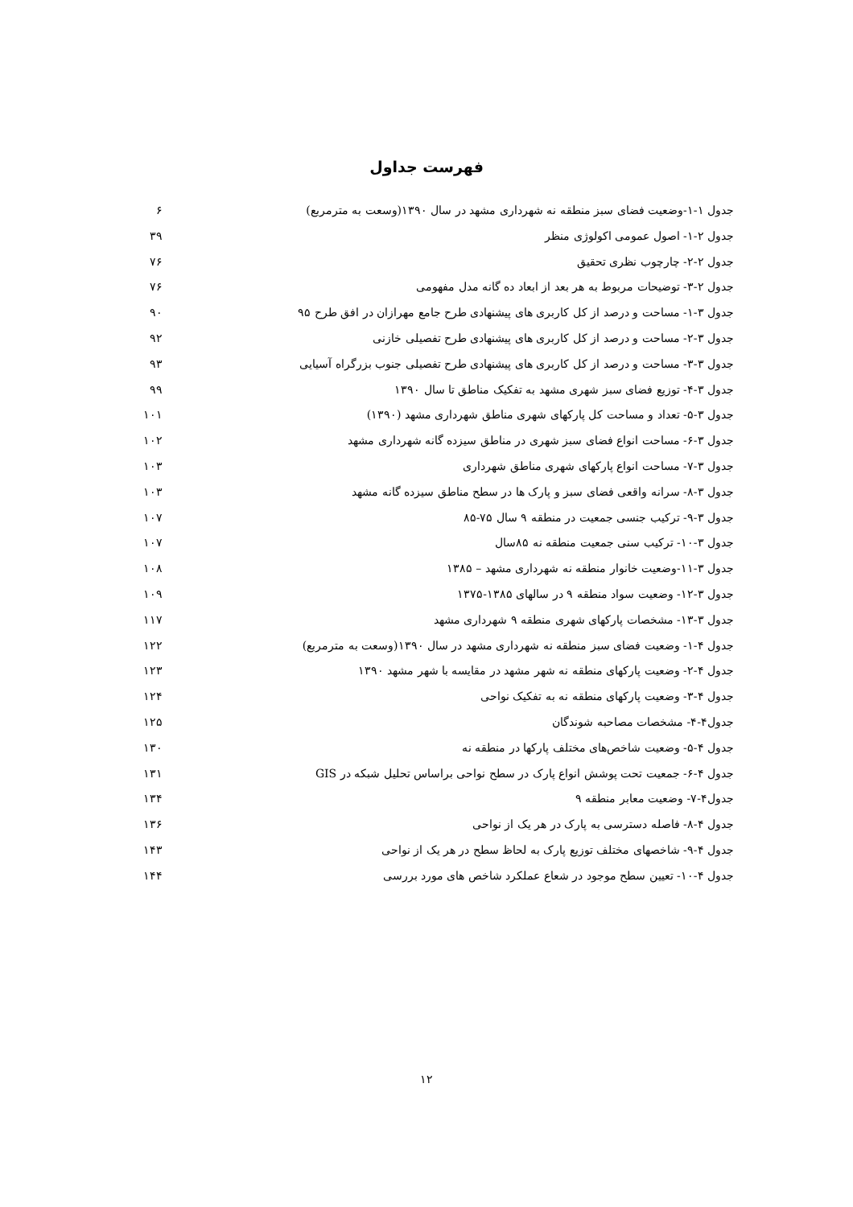فهرست جداول
جدول ۱-۱-وضعیت فضای سبز منطقه نه شهرداری مشهد در سال ۱۳۹۰(وسعت به مترمربع) ۶
جدول ۲-۱- اصول عمومی اکولوژی منظر ۳۹
جدول ۲-۲- چارچوب نظری تحقیق ۷۶
جدول ۲-۳- توضیحات مربوط به هر بعد از ابعاد ده گانه مدل مفهومی ۷۶
جدول ۳-۱- مساحت و درصد از کل کاربری های پیشنهادی طرح جامع مهرازان در افق طرح ۹۵ ۹۰
جدول ۳-۲- مساحت و درصد از کل کاربری های پیشنهادی طرح تفصیلی خازنی ۹۲
جدول ۳-۳- مساحت و درصد از کل کاربری های پیشنهادی طرح تفصیلی جنوب بزرگراه آسیایی ۹۳
جدول ۳-۴- توزیع فضای سبز شهری مشهد به تفکیک مناطق تا سال ۱۳۹۰ ۹۹
جدول ۳-۵- تعداد و مساحت کل پارکهای شهری مناطق شهرداری مشهد (۱۳۹۰) ۱۰۱
جدول ۳-۶- مساحت انواع فضای سبز شهری در مناطق سیزده گانه شهرداری مشهد ۱۰۲
جدول ۳-۷- مساحت انواع پارکهای شهری مناطق شهرداری ۱۰۳
جدول ۳-۸- سرانه واقعی فضای سبز و پارک ها در سطح مناطق سیزده گانه مشهد ۱۰۳
جدول ۳-۹- ترکیب جنسی جمعیت در منطقه ۹ سال ۷۵-۸۵ ۱۰۷
جدول ۳-۱۰- ترکیب سنی جمعیت منطقه نه ۸۵سال ۱۰۷
جدول ۳-۱۱-وضعیت خانوار منطقه نه شهرداری مشهد – ۱۳۸۵ ۱۰۸
جدول ۳-۱۲- وضعیت سواد منطقه ۹ در سالهای ۱۳۸۵-۱۳۷۵ ۱۰۹
جدول ۳-۱۳- مشخصات پارکهای شهری منطقه ۹ شهرداری مشهد ۱۱۷
جدول ۴-۱- وضعیت فضای سبز منطقه نه شهرداری مشهد در سال ۱۳۹۰(وسعت به مترمربع) ۱۲۲
جدول ۴-۲- وضعیت پارکهای منطقه نه شهر مشهد در مقایسه با شهر مشهد ۱۳۹۰ ۱۲۳
جدول ۴-۳- وضعیت پارکهای منطقه نه به تفکیک نواحی ۱۲۴
جدول۴-۴- مشخصات مصاحبه شوندگان ۱۲۵
جدول ۴-۵- وضعیت شاخص‌های مختلف پارکها در منطقه نه ۱۳۰
جدول ۴-۶- جمعیت تحت پوشش انواع پارک در سطح نواحی براساس تحلیل شبکه در GIS ۱۳۱
جدول۴-۷- وضعیت معابر منطقه ۹ ۱۳۴
جدول ۴-۸- فاصله دسترسی به پارک در هر یک از نواحی ۱۳۶
جدول ۴-۹- شاخصهای مختلف توزیع پارک به لحاظ سطح در هر یک از نواحی ۱۴۳
جدول ۴-۱۰- تعیین سطح موجود در شعاع عملکرد شاخص های مورد بررسی ۱۴۴
۱۲